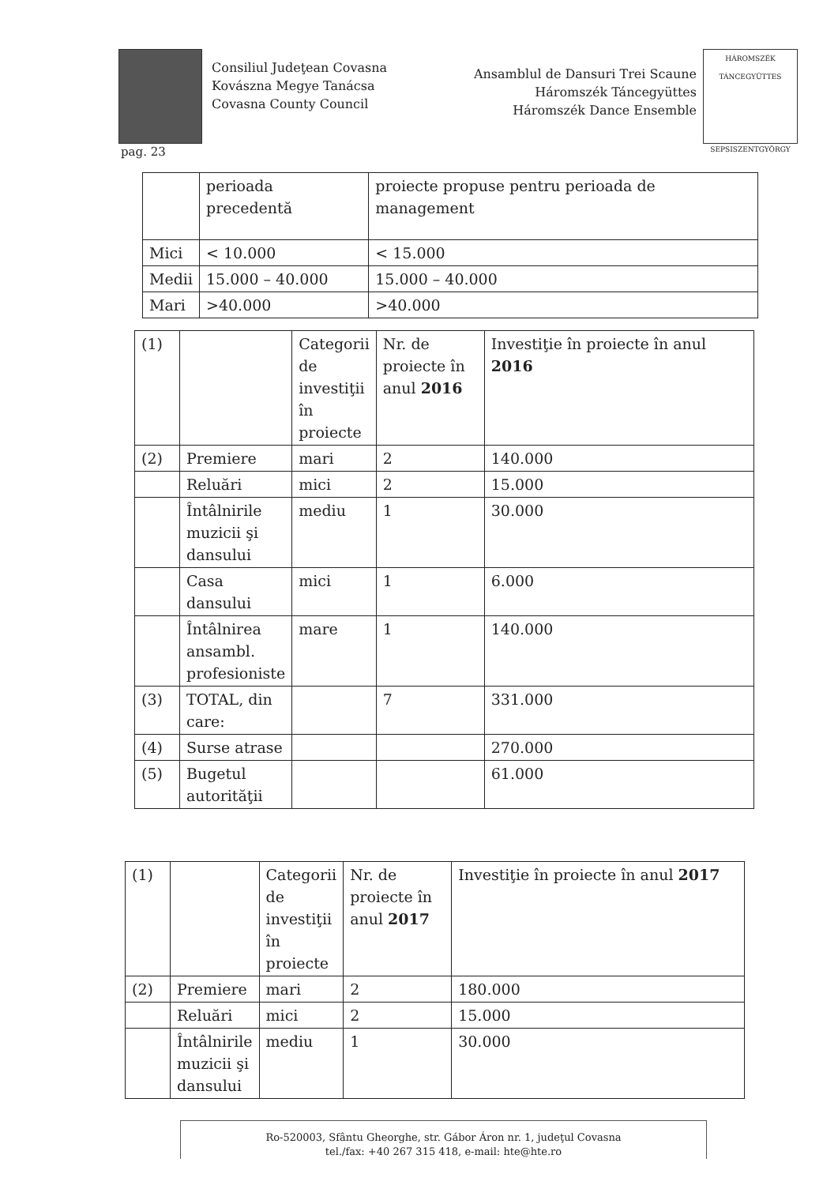Consiliul Judeţean Covasna
Kovászna Megye Tanácsa
Covasna County Council
Ansamblul de Dansuri Trei Scaune
Háromszék Táncegyüttes
Háromszék Dance Ensemble
HÁROMSZÉK TÁNCEGYÜTTES
SEPSISZENTGYÖRGY
pag. 23
| | perioada precedentă | proiecte propuse pentru perioada de management |
| Mici | < 10.000 | < 15.000 |
| Medii | 15.000 – 40.000 | 15.000 – 40.000 |
| Mari | >40.000 | >40.000 |
| (1) | | Categorii de investiţii în proiecte | Nr. de proiecte în anul 2016 | Investiţie în proiecte în anul 2016 |
| (2) | Premiere | mari | 2 | 140.000 |
| | Reluări | mici | 2 | 15.000 |
| | Întâlnirile muzicii şi dansului | mediu | 1 | 30.000 |
| | Casa dansului | mici | 1 | 6.000 |
| | Întâlnirea ansambl. profesioniste | mare | 1 | 140.000 |
| (3) | TOTAL, din care: | | 7 | 331.000 |
| (4) | Surse atrase | | | 270.000 |
| (5) | Bugetul autorităţii | | | 61.000 |
| (1) | | Categorii de investiţii în proiecte | Nr. de proiecte în anul 2017 | Investiţie în proiecte în anul 2017 |
| (2) | Premiere | mari | 2 | 180.000 |
| | Reluări | mici | 2 | 15.000 |
| | Întâlnirile muzicii şi dansului | mediu | 1 | 30.000 |
Ro-520003, Sfântu Gheorghe, str. Gábor Áron nr. 1, judeţul Covasna
tel./fax: +40 267 315 418, e-mail: hte@hte.ro